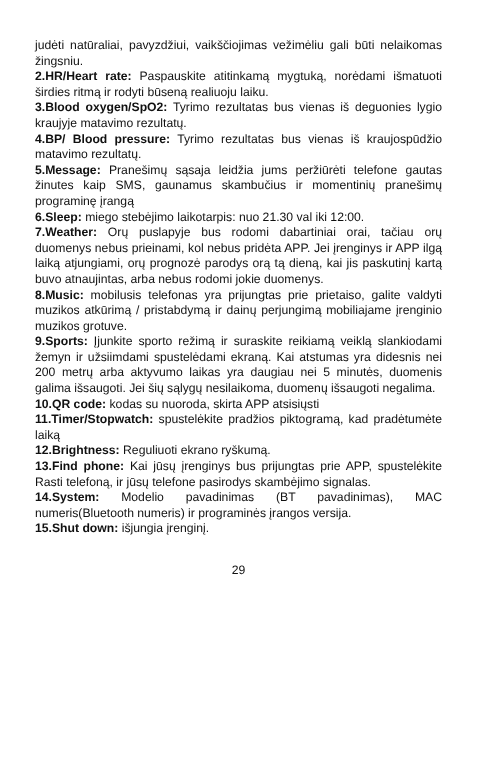judėti natūraliai, pavyzdžiui, vaikščiojimas vežimėliu gali būti nelaikomas žingsniu.
2.HR/Heart rate: Paspauskite atitinkamą mygtuką, norėdami išmatuoti širdies ritmą ir rodyti būseną realiuoju laiku.
3.Blood oxygen/SpO2: Tyrimo rezultatas bus vienas iš deguonies lygio kraujyje matavimo rezultatų.
4.BP/ Blood pressure: Tyrimo rezultatas bus vienas iš kraujospūdžio matavimo rezultatų.
5.Message: Pranešimų sąsaja leidžia jums peržiūrėti telefone gautas žinutes kaip SMS, gaunamus skambučius ir momentinių pranešimų programinę įrangą
6.Sleep: miego stebėjimo laikotarpis: nuo 21.30 val iki 12:00.
7.Weather: Orų puslapyje bus rodomi dabartiniai orai, tačiau orų duomenys nebus prieinami, kol nebus pridėta APP. Jei įrenginys ir APP ilgą laiką atjungiami, orų prognozė parodys orą tą dieną, kai jis paskutinį kartą buvo atnaujintas, arba nebus rodomi jokie duomenys.
8.Music: mobilusis telefonas yra prijungtas prie prietaiso, galite valdyti muzikos atkūrimą / pristabdymą ir dainų perjungimą mobiliajame įrenginio muzikos grotuve.
9.Sports: Įjunkite sporto režimą ir suraskite reikiamą veiklą slankiodami žemyn ir užsiimdami spustelėdami ekraną. Kai atstumas yra didesnis nei 200 metrų arba aktyvumo laikas yra daugiau nei 5 minutės, duomenis galima išsaugoti. Jei šių sąlygų nesilaikoma, duomenų išsaugoti negalima.
10.QR code: kodas su nuoroda, skirta APP atsisiųsti
11.Timer/Stopwatch: spustelėkite pradžios piktogramą, kad pradėtumėte laiką
12.Brightness: Reguliuoti ekrano ryškumą.
13.Find phone: Kai jūsų įrenginys bus prijungtas prie APP, spustelėkite Rasti telefoną, ir jūsų telefone pasirodys skambėjimo signalas.
14.System: Modelio pavadinimas (BT pavadinimas), MAC numeris(Bluetooth numeris) ir programinės įrangos versija.
15.Shut down: išjungia įrenginį.
29